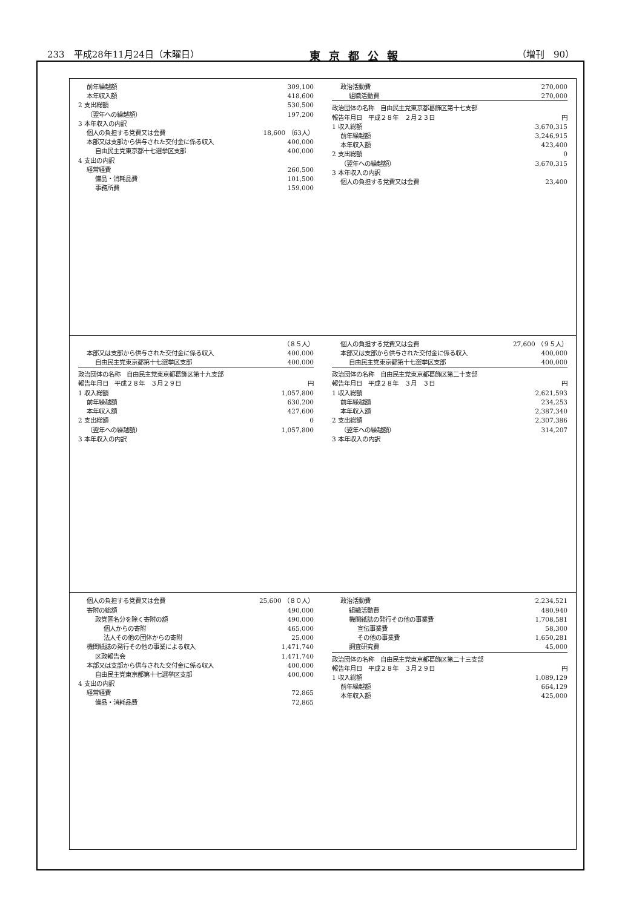233　平成28年11月24日（木曜日） 東京都公報 （増刊　90）
| 前年繰越額 | 309,100 |
| 本年収入額 | 418,600 |
| 2 支出総額 | 530,500 |
| （翌年への繰越額） | 197,200 |
| 3 本年収入の内訳 | |
| 個人の負担する党費又は会費 | 18,600 （63人） |
| 本部又は支部から供与された交付金に係る収入 | 400,000 |
| 自由民主党東京都十七選挙区支部 | 400,000 |
| 4 支出の内訳 | |
| 経常経費 | 260,500 |
| 備品・消耗品費 | 101,500 |
| 事務所費 | 159,000 |
| 政治活動費 | 270,000 |
| 組織活動費 | 270,000 |
| 政治団体の名称 自由民主党東京都葛飾区第十七支部 | |
| 報告年月日 平成２８年 ２月２３日 | 円 |
| 1 収入総額 | 3,670,315 |
| 前年繰越額 | 3,246,915 |
| 本年収入額 | 423,400 |
| 2 支出総額 | 0 |
| （翌年への繰越額） | 3,670,315 |
| 3 本年収入の内訳 | |
| 個人の負担する党費又は会費 | 23,400 |
| | （８５人） |
| 本部又は支部から供与された交付金に係る収入 | 400,000 |
| 自由民主党東京都第十七選挙区支部 | 400,000 |
| 政治団体の名称 自由民主党東京都葛飾区第十九支部 | |
| 報告年月日 平成２８年 ３月２９日 | 円 |
| 1 収入総額 | 1,057,800 |
| 前年繰越額 | 630,200 |
| 本年収入額 | 427,600 |
| 2 支出総額 | 0 |
| （翌年への繰越額） | 1,057,800 |
| 3 本年収入の内訳 | |
| 個人の負担する党費又は会費 | 27,600 （９５人） |
| 本部又は支部から供与された交付金に係る収入 | 400,000 |
| 自由民主党東京都第十七選挙区支部 | 400,000 |
| 政治団体の名称 自由民主党東京都葛飾区第二十支部 | |
| 報告年月日 平成２８年 ３月 ３日 | 円 |
| 1 収入総額 | 2,621,593 |
| 前年繰越額 | 234,253 |
| 本年収入額 | 2,387,340 |
| 2 支出総額 | 2,307,386 |
| （翌年への繰越額） | 314,207 |
| 3 本年収入の内訳 | |
| 個人の負担する党費又は会費 | 25,600 （８０人） |
| 寄附の総額 | 490,000 |
| 政党匿名分を除く寄附の額 | 490,000 |
| 個人からの寄附 | 465,000 |
| 法人その他の団体からの寄附 | 25,000 |
| 機関紙誌の発行その他の事業による収入 | 1,471,740 |
| 区政報告会 | 1,471,740 |
| 本部又は支部から供与された交付金に係る収入 | 400,000 |
| 自由民主党東京都第十七選挙区支部 | 400,000 |
| 4 支出の内訳 | |
| 経常経費 | 72,865 |
| 備品・消耗品費 | 72,865 |
| 政治活動費 | 2,234,521 |
| 組織活動費 | 480,940 |
| 機関紙誌の発行その他の事業費 | 1,708,581 |
| 宣伝事業費 | 58,300 |
| その他の事業費 | 1,650,281 |
| 調査研究費 | 45,000 |
| 政治団体の名称 自由民主党東京都葛飾区第二十三支部 | |
| 報告年月日 平成２８年 ３月２９日 | 円 |
| 1 収入総額 | 1,089,129 |
| 前年繰越額 | 664,129 |
| 本年収入額 | 425,000 |